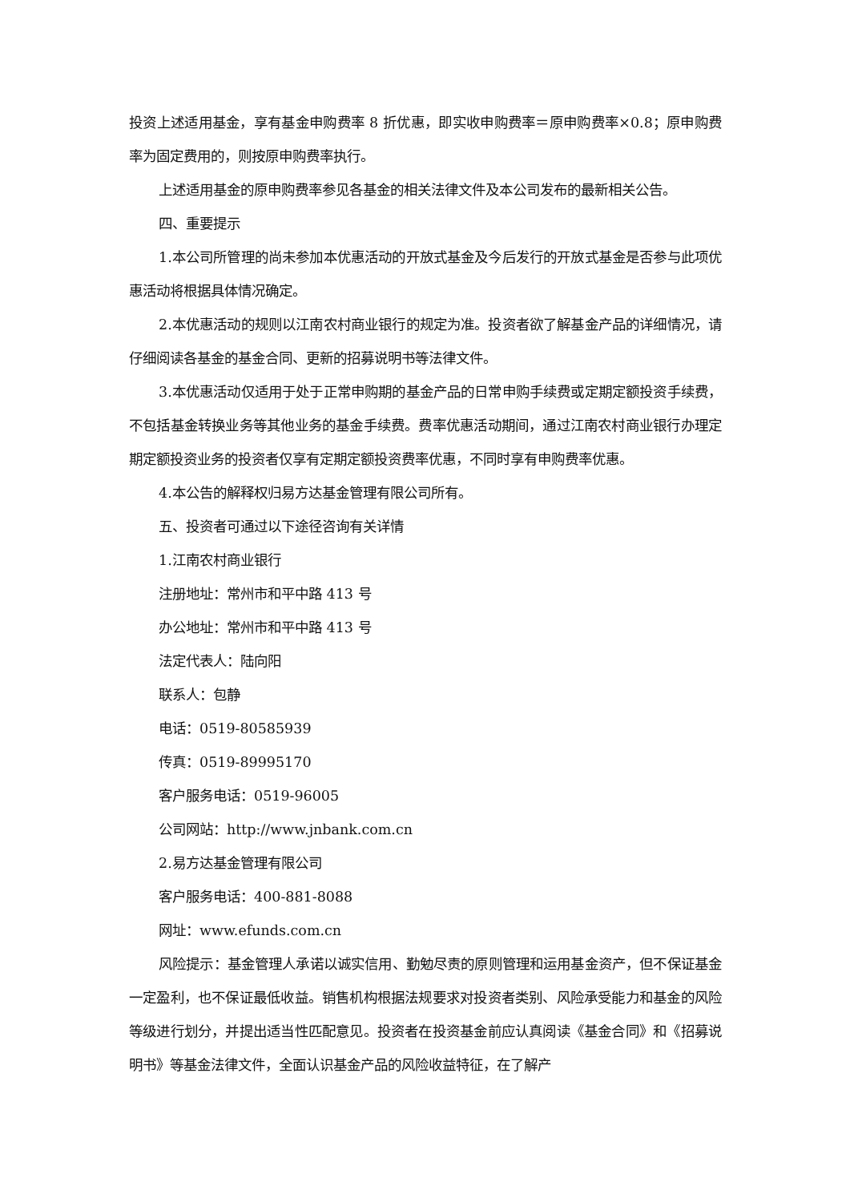投资上述适用基金，享有基金申购费率 8 折优惠，即实收申购费率＝原申购费率×0.8；原申购费率为固定费用的，则按原申购费率执行。
上述适用基金的原申购费率参见各基金的相关法律文件及本公司发布的最新相关公告。
四、重要提示
1.本公司所管理的尚未参加本优惠活动的开放式基金及今后发行的开放式基金是否参与此项优惠活动将根据具体情况确定。
2.本优惠活动的规则以江南农村商业银行的规定为准。投资者欲了解基金产品的详细情况，请仔细阅读各基金的基金合同、更新的招募说明书等法律文件。
3.本优惠活动仅适用于处于正常申购期的基金产品的日常申购手续费或定期定额投资手续费，不包括基金转换业务等其他业务的基金手续费。费率优惠活动期间，通过江南农村商业银行办理定期定额投资业务的投资者仅享有定期定额投资费率优惠，不同时享有申购费率优惠。
4.本公告的解释权归易方达基金管理有限公司所有。
五、投资者可通过以下途径咨询有关详情
1.江南农村商业银行
注册地址：常州市和平中路 413 号
办公地址：常州市和平中路 413 号
法定代表人：陆向阳
联系人：包静
电话：0519-80585939
传真：0519-89995170
客户服务电话：0519-96005
公司网站：http://www.jnbank.com.cn
2.易方达基金管理有限公司
客户服务电话：400-881-8088
网址：www.efunds.com.cn
风险提示：基金管理人承诺以诚实信用、勤勉尽责的原则管理和运用基金资产，但不保证基金一定盈利，也不保证最低收益。销售机构根据法规要求对投资者类别、风险承受能力和基金的风险等级进行划分，并提出适当性匹配意见。投资者在投资基金前应认真阅读《基金合同》和《招募说明书》等基金法律文件，全面认识基金产品的风险收益特征，在了解产